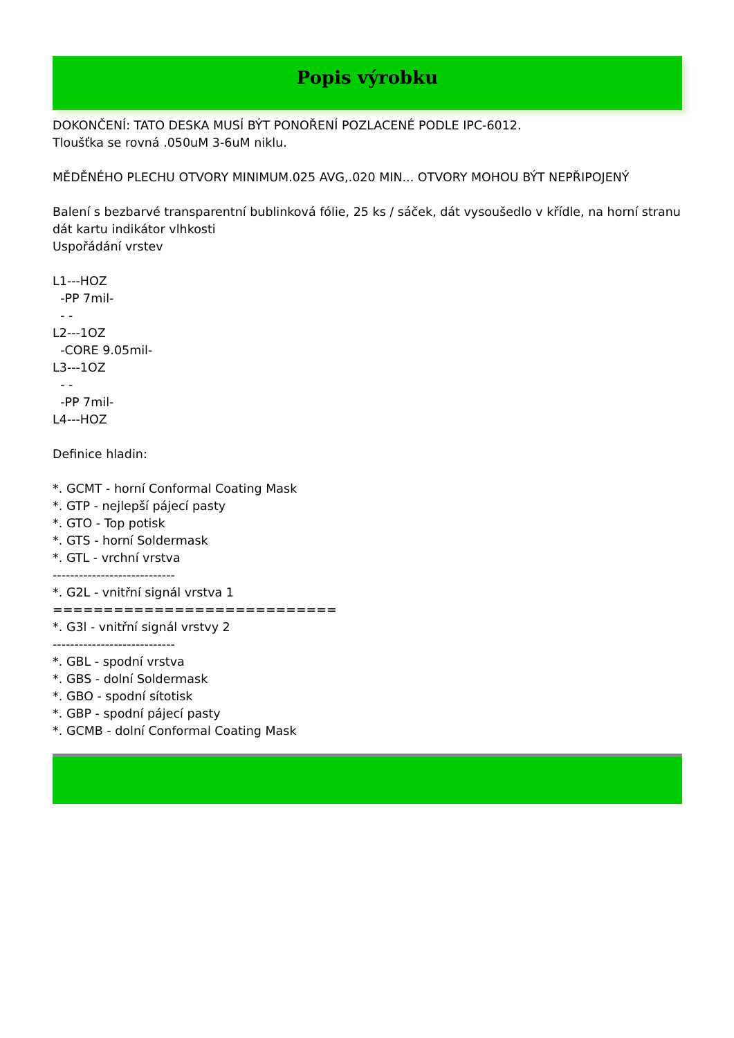Popis výrobku
DOKONČENÍ: TATO DESKA MUSÍ BÝT PONOŘENÍ POZLACENÉ PODLE IPC-6012. Tloušťka se rovná .050uM 3-6uM niklu. MĚDĚNÉHO PLECHU OTVORY MINIMUM.025 AVG,.020 MIN... OTVORY MOHOU BÝT NEPŘIPOJENÝ Balení s bezbarvé transparentní bublinková fólie, 25 ks / sáček, dát vysoušedlo v křídle, na horní stranu dát kartu indikátor vlhkosti Uspořádání vrstev L1---HOZ -PP 7mil- - - L2---1OZ -CORE 9.05mil- L3---1OZ - - -PP 7mil- L4---HOZ Definice hladin: *. GCMT - horní Conformal Coating Mask *. GTP - nejlepší pájecí pasty *. GTO - Top potisk *. GTS - horní Soldermask *. GTL - vrchní vrstva ---------------------------- *. G2L - vnitřní signál vrstva 1 ============================ *. G3l - vnitřní signál vrstvy 2 ---------------------------- *. GBL - spodní vrstva *. GBS - dolní Soldermask *. GBO - spodní sítotisk *. GBP - spodní pájecí pasty *. GCMB - dolní Conformal Coating Mask